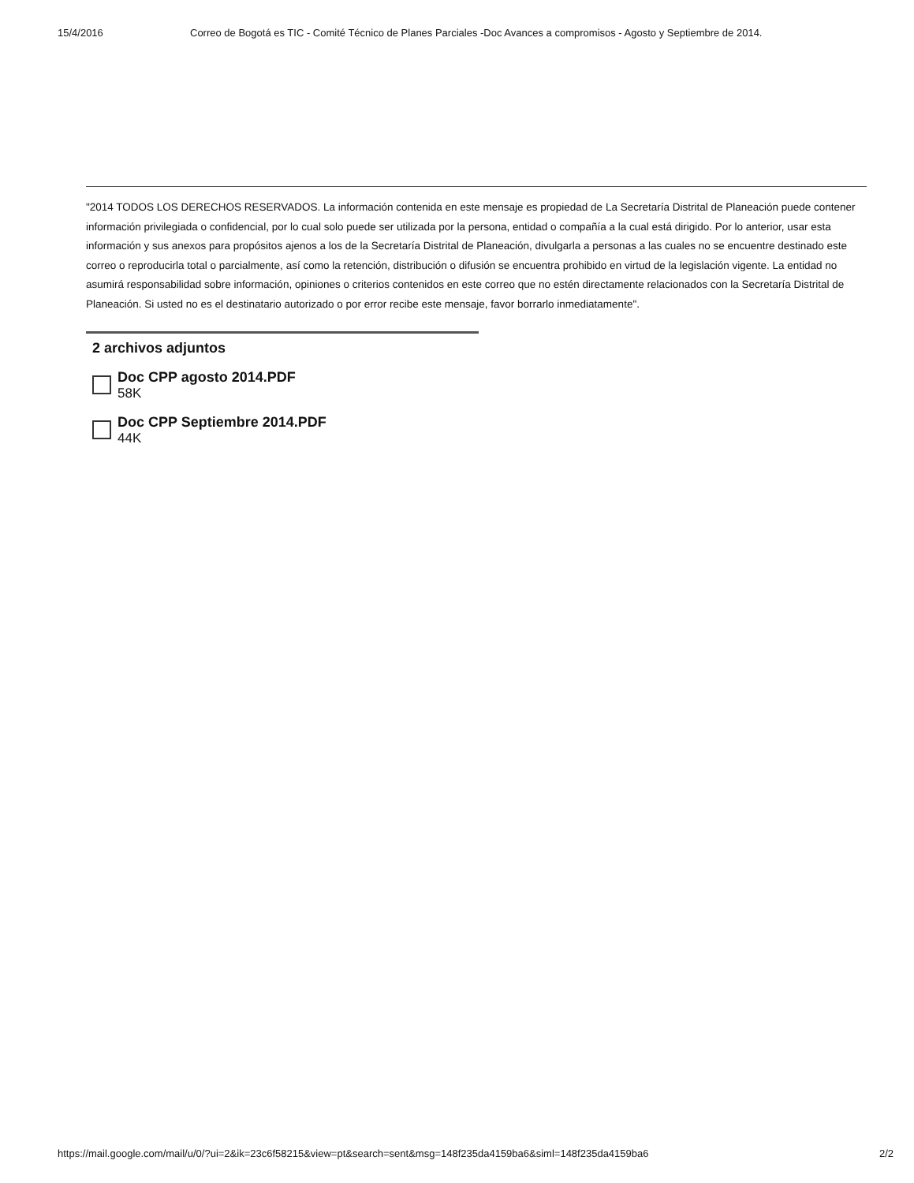15/4/2016 Correo de Bogotá es TIC - Comité Técnico de Planes Parciales -Doc Avances a compromisos - Agosto y Septiembre de 2014.
"2014 TODOS LOS DERECHOS RESERVADOS. La información contenida en este mensaje es propiedad de La Secretaría Distrital de Planeación puede contener información privilegiada o confidencial, por lo cual solo puede ser utilizada por la persona, entidad o compañía a la cual está dirigido. Por lo anterior, usar esta información y sus anexos para propósitos ajenos a los de la Secretaría Distrital de Planeación, divulgarla a personas a las cuales no se encuentre destinado este correo o reproducirla total o parcialmente, así como la retención, distribución o difusión se encuentra prohibido en virtud de la legislación vigente. La entidad no asumirá responsabilidad sobre información, opiniones o criterios contenidos en este correo que no estén directamente relacionados con la Secretaría Distrital de Planeación. Si usted no es el destinatario autorizado o por error recibe este mensaje, favor borrarlo inmediatamente".
2 archivos adjuntos
Doc CPP agosto 2014.PDF
58K
Doc CPP Septiembre 2014.PDF
44K
https://mail.google.com/mail/u/0/?ui=2&ik=23c6f58215&view=pt&search=sent&msg=148f235da4159ba6&siml=148f235da4159ba6 2/2